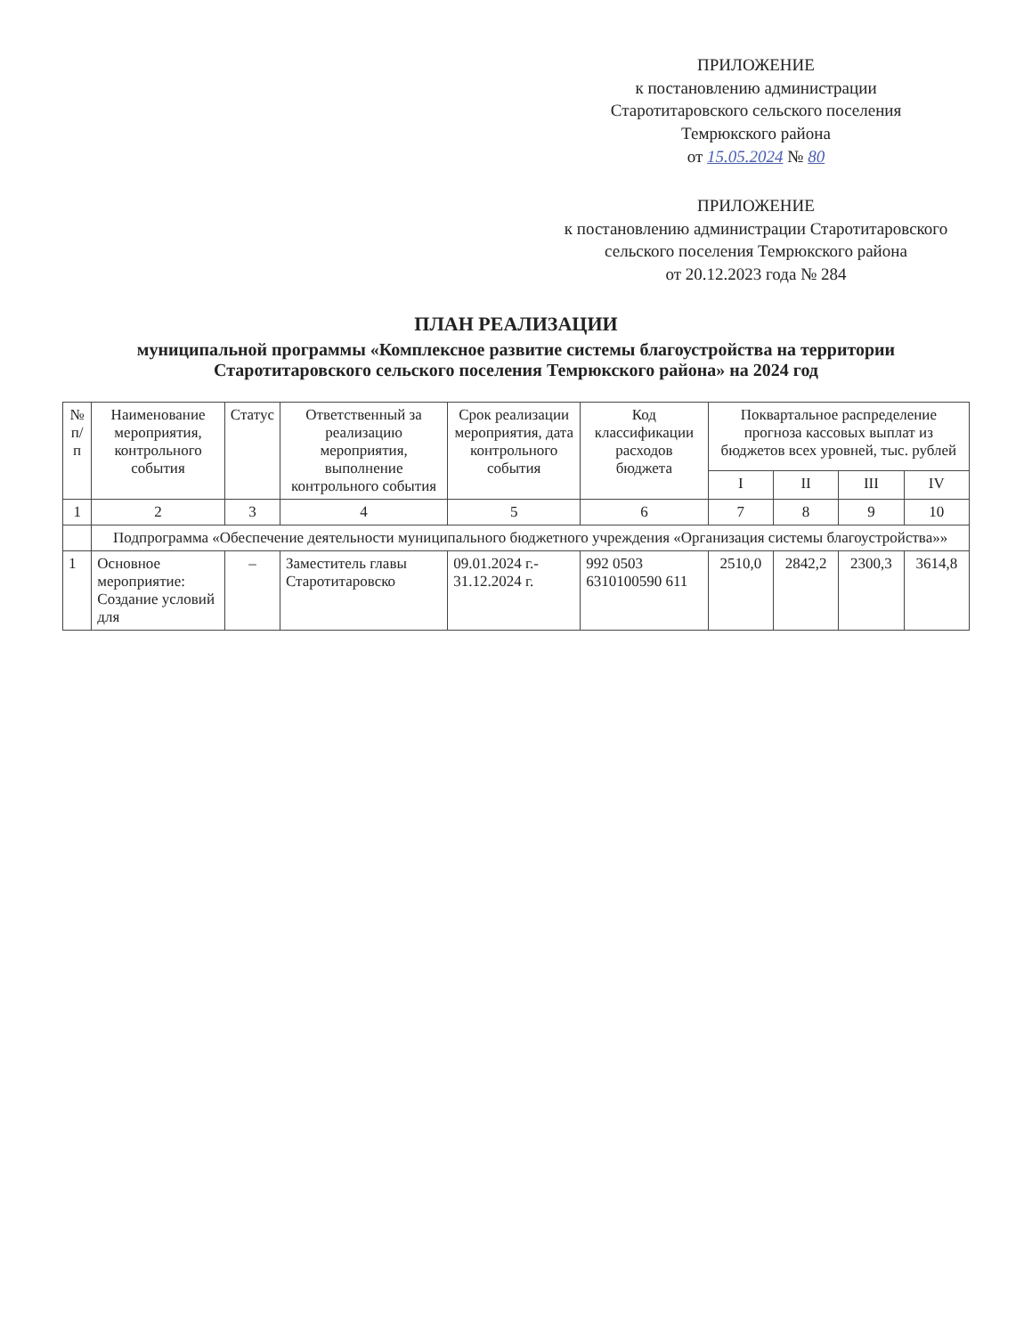ПРИЛОЖЕНИЕ
к постановлению администрации
Старотитаровского сельского поселения
Темрюкского района
от 15.05.2024 № 80
ПРИЛОЖЕНИЕ
к постановлению администрации Старотитаровского
сельского поселения Темрюкского района
от 20.12.2023 года № 284
ПЛАН РЕАЛИЗАЦИИ
муниципальной программы «Комплексное развитие системы благоустройства на территории Старотитаровского сельского поселения Темрюкского района» на 2024 год
| № п/п | Наименование мероприятия, контрольного события | Статус | Ответственный за реализацию мероприятия, выполнение контрольного события | Срок реализации мероприятия, дата контрольного события | Код классификации расходов бюджета | Поквартальное распределение прогноза кассовых выплат из бюджетов всех уровней, тыс. рублей | | | |
| --- | --- | --- | --- | --- | --- | --- | --- | --- | --- |
| | | | | | | I | II | III | IV |
| 1 | 2 | 3 | 4 | 5 | 6 | 7 | 8 | 9 | 10 |
| | Подпрограмма «Обеспечение деятельности муниципального бюджетного учреждения «Организация системы благоустройства»» | | | | | | | | |
| 1 | Основное мероприятие: Создание условий для | – | Заместитель главы Старотитаровско | 09.01.2024 г.- 31.12.2024 г. | 992 0503 6310100590 611 | 2510,0 | 2842,2 | 2300,3 | 3614,8 |